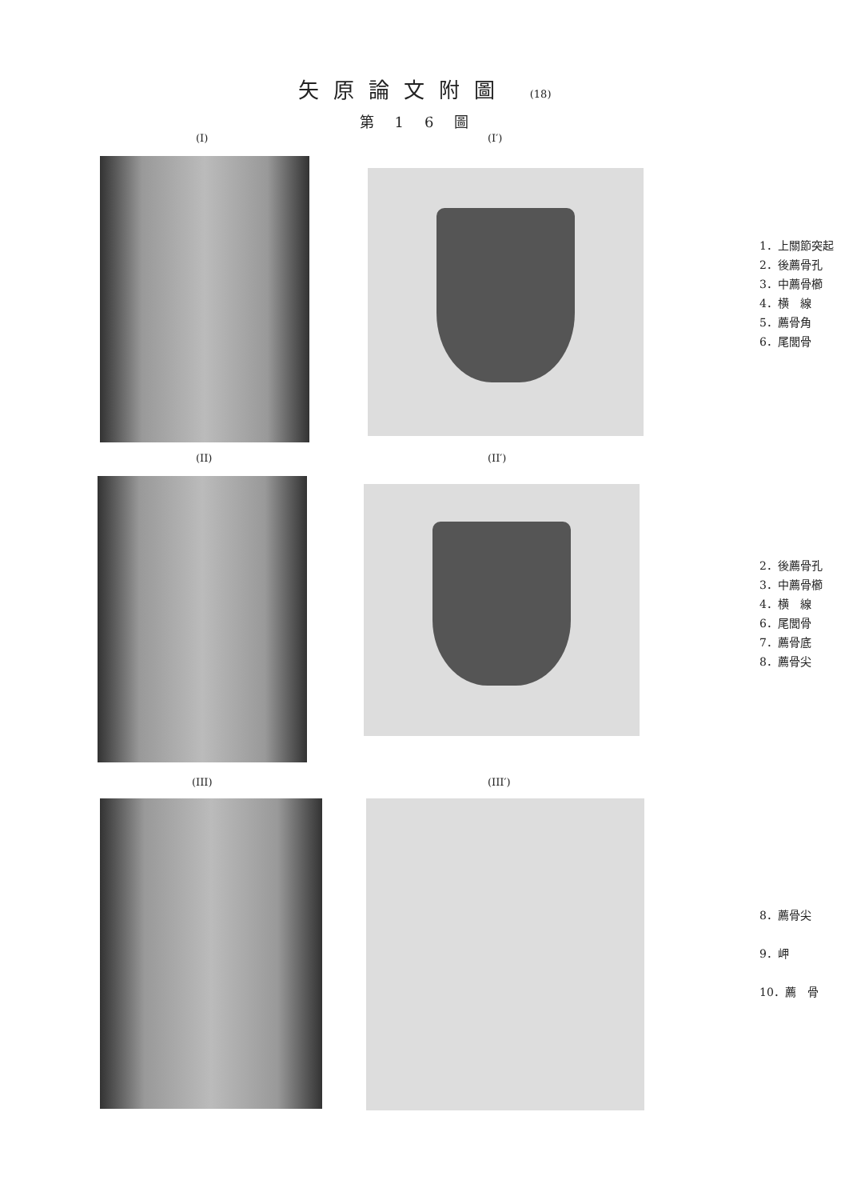矢原論文附圖 (18)
第16圖
(I) (I′)
1．上關節突起
2．後薦骨孔
3．中薦骨櫛
4．横　線
5．薦骨角
6．尾閭骨
(II) (II′)
2．後薦骨孔
3．中薦骨櫛
4．横　線
6．尾閭骨
7．薦骨底
8．薦骨尖
(III) (III′)
8．薦骨尖
9．岬
10．薦　骨